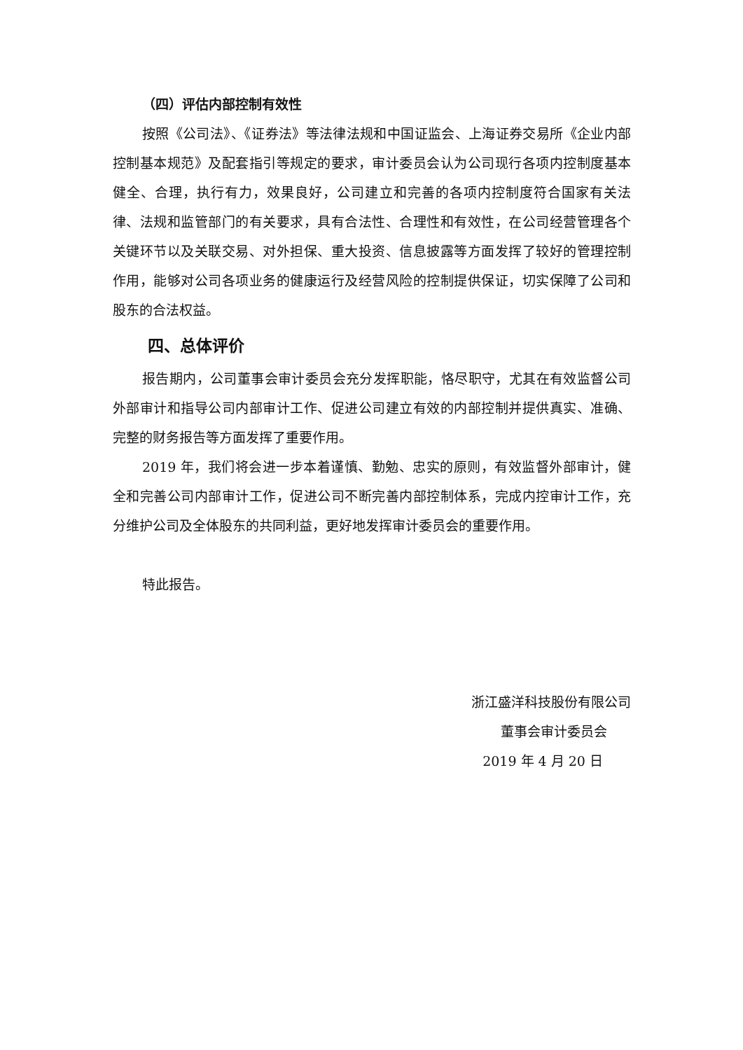（四）评估内部控制有效性
按照《公司法》、《证券法》等法律法规和中国证监会、上海证券交易所《企业内部控制基本规范》及配套指引等规定的要求，审计委员会认为公司现行各项内控制度基本健全、合理，执行有力，效果良好，公司建立和完善的各项内控制度符合国家有关法律、法规和监管部门的有关要求，具有合法性、合理性和有效性，在公司经营管理各个关键环节以及关联交易、对外担保、重大投资、信息披露等方面发挥了较好的管理控制作用，能够对公司各项业务的健康运行及经营风险的控制提供保证，切实保障了公司和股东的合法权益。
四、总体评价
报告期内，公司董事会审计委员会充分发挥职能，恪尽职守，尤其在有效监督公司外部审计和指导公司内部审计工作、促进公司建立有效的内部控制并提供真实、准确、完整的财务报告等方面发挥了重要作用。
2019 年，我们将会进一步本着谨慎、勤勉、忠实的原则，有效监督外部审计，健全和完善公司内部审计工作，促进公司不断完善内部控制体系，完成内控审计工作，充分维护公司及全体股东的共同利益，更好地发挥审计委员会的重要作用。
特此报告。
浙江盛洋科技股份有限公司
董事会审计委员会
2019 年 4 月 20 日